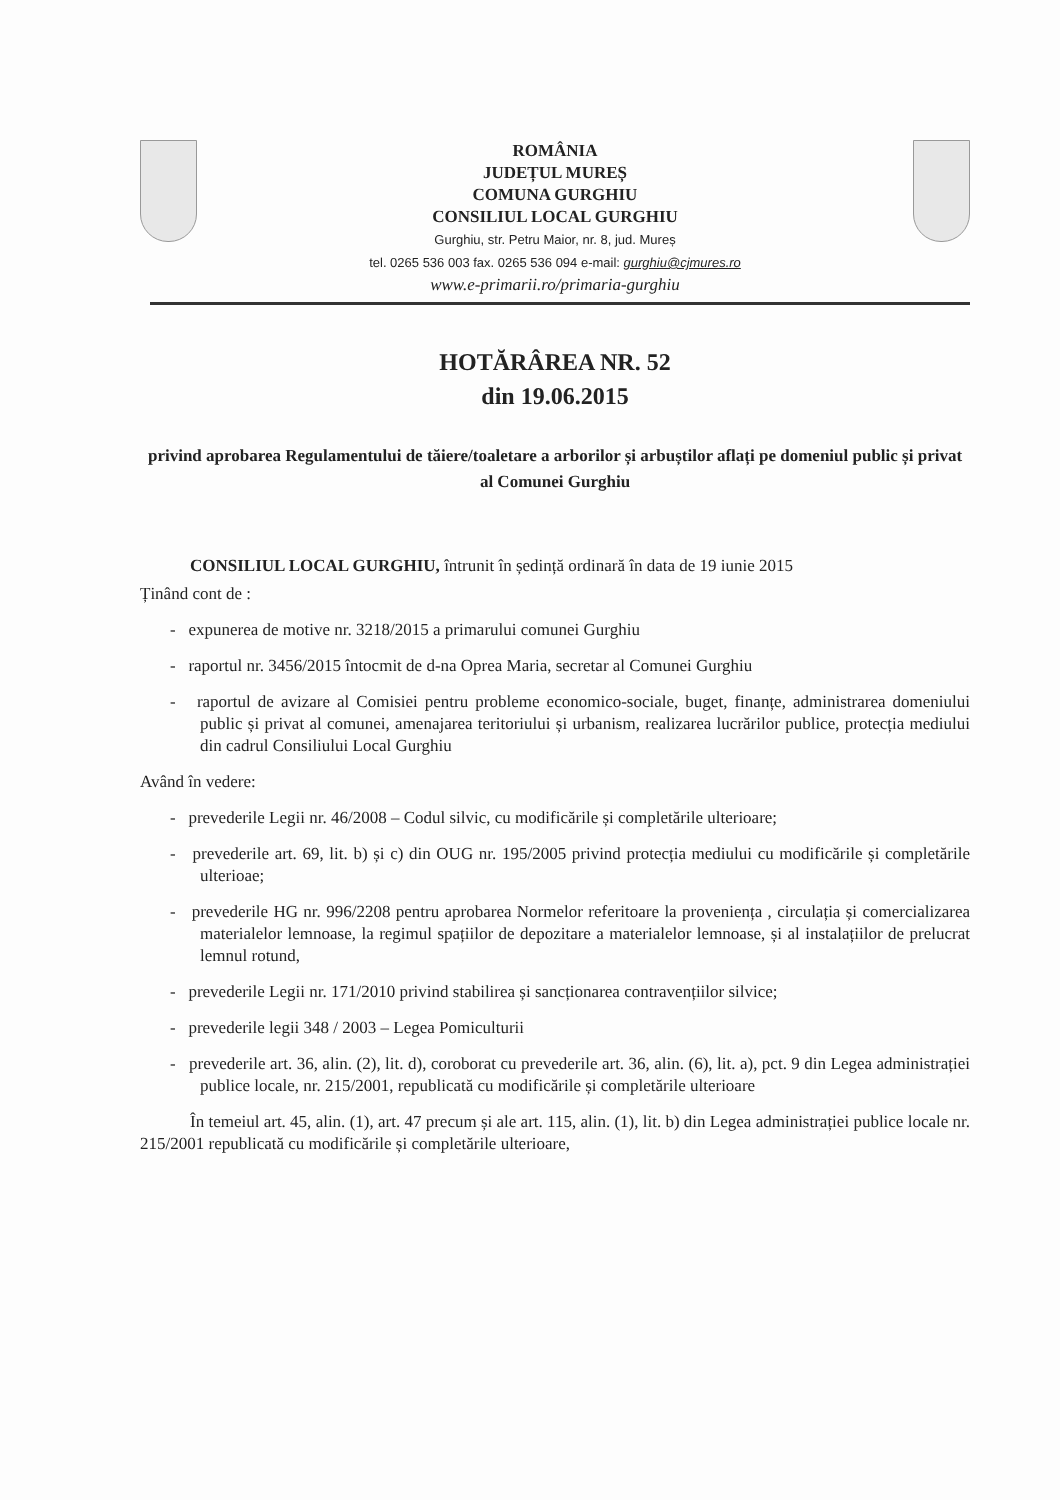ROMÂNIA
JUDEȚUL MUREȘ
COMUNA GURGHIU
CONSILIUL LOCAL GURGHIU
Gurghiu, str. Petru Maior, nr. 8, jud. Mureș
tel. 0265 536 003 fax. 0265 536 094 e-mail: gurghiu@cjmures.ro
www.e-primarii.ro/primaria-gurghiu
HOTĂRÂREA NR. 52
din 19.06.2015
privind aprobarea Regulamentului de tăiere/toaletare a arborilor și arbuștilor aflați pe domeniul public și privat al Comunei Gurghiu
CONSILIUL LOCAL GURGHIU, întrunit în ședință ordinară în data de 19 iunie 2015
Ținând cont de :
- expunerea de motive nr. 3218/2015 a primarului comunei Gurghiu
- raportul nr. 3456/2015 întocmit de d-na Oprea Maria, secretar al Comunei Gurghiu
- raportul de avizare al Comisiei pentru probleme economico-sociale, buget, finanțe, administrarea domeniului public și privat al comunei, amenajarea teritoriului și urbanism, realizarea lucrărilor publice, protecția mediului din cadrul Consiliului Local Gurghiu
Având în vedere:
- prevederile Legii nr. 46/2008 – Codul silvic, cu modificările și completările ulterioare;
- prevederile art. 69, lit. b) și c) din OUG nr. 195/2005 privind protecția mediului cu modificările și completările ulterioae;
- prevederile HG nr. 996/2208 pentru aprobarea Normelor referitoare la proveniența , circulația și comercializarea materialelor lemnoase, la regimul spațiilor de depozitare a materialelor lemnoase, și al instalațiilor de prelucrat lemnul rotund,
- prevederile Legii nr. 171/2010 privind stabilirea și sancționarea contravențiilor silvice;
- prevederile legii 348 / 2003 – Legea Pomiculturii
- prevederile art. 36, alin. (2), lit. d), coroborat cu prevederile art. 36, alin. (6), lit. a), pct. 9 din Legea administrației publice locale, nr. 215/2001, republicată cu modificările și completările ulterioare
În temeiul art. 45, alin. (1), art. 47 precum și ale art. 115, alin. (1), lit. b) din Legea administrației publice locale nr. 215/2001 republicată cu modificările și completările ulterioare,